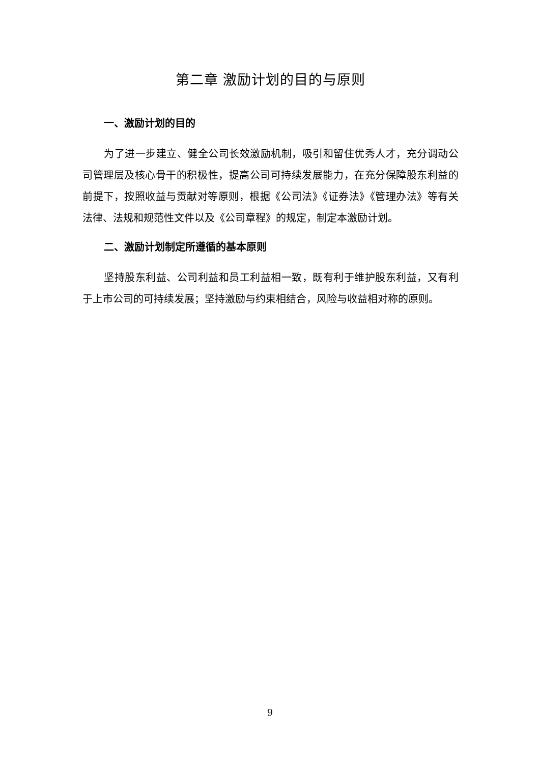第二章 激励计划的目的与原则
一、激励计划的目的
为了进一步建立、健全公司长效激励机制，吸引和留住优秀人才，充分调动公司管理层及核心骨干的积极性，提高公司可持续发展能力，在充分保障股东利益的前提下，按照收益与贡献对等原则，根据《公司法》《证券法》《管理办法》等有关法律、法规和规范性文件以及《公司章程》的规定，制定本激励计划。
二、激励计划制定所遵循的基本原则
坚持股东利益、公司利益和员工利益相一致，既有利于维护股东利益，又有利于上市公司的可持续发展；坚持激励与约束相结合，风险与收益相对称的原则。
9